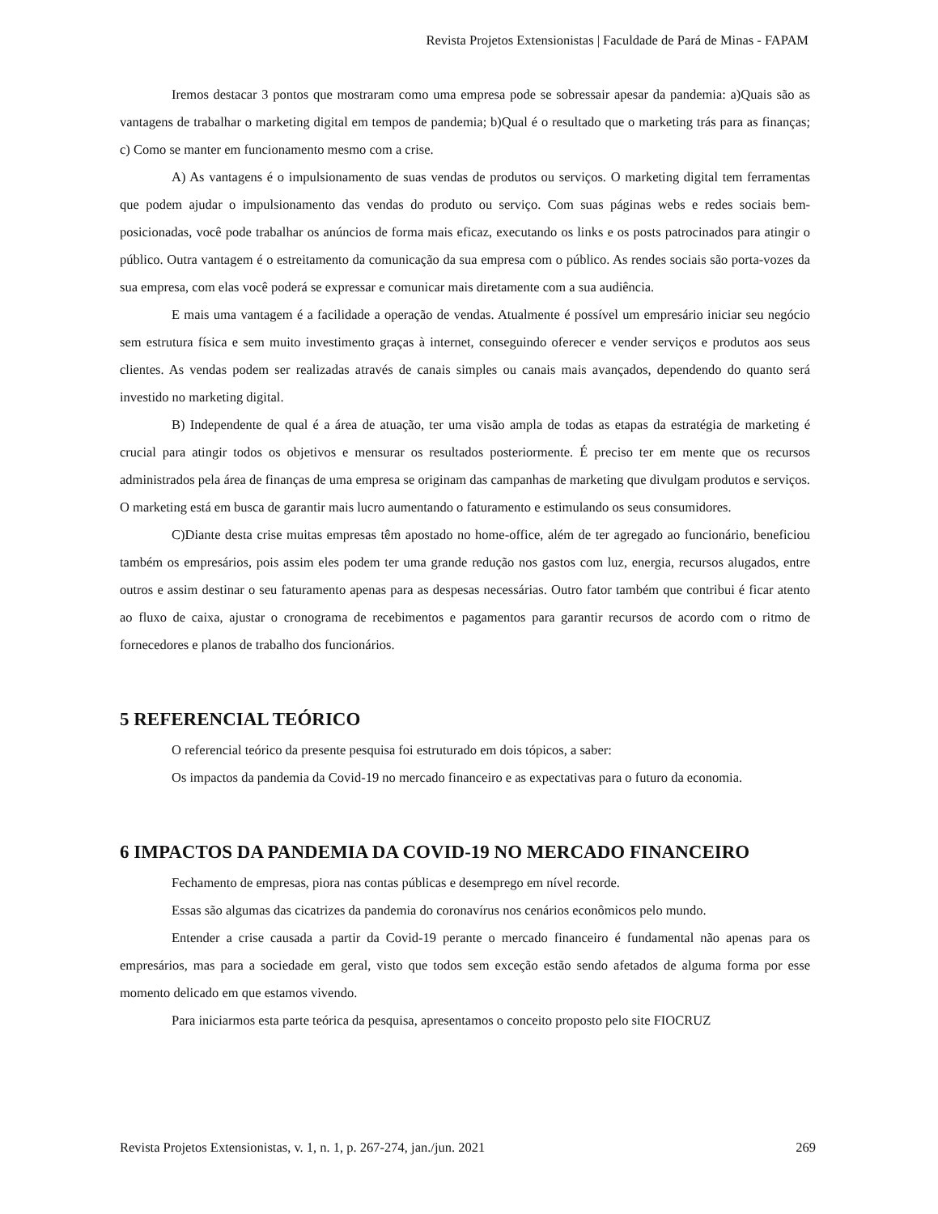Revista Projetos Extensionistas | Faculdade de Pará de Minas - FAPAM
Iremos destacar 3 pontos que mostraram como uma empresa pode se sobressair apesar da pandemia: a)Quais são as vantagens de trabalhar o marketing digital em tempos de pandemia; b)Qual é o resultado que o marketing trás para as finanças; c) Como se manter em funcionamento mesmo com a crise.
A) As vantagens é o impulsionamento de suas vendas de produtos ou serviços. O marketing digital tem ferramentas que podem ajudar o impulsionamento das vendas do produto ou serviço. Com suas páginas webs e redes sociais bem-posicionadas, você pode trabalhar os anúncios de forma mais eficaz, executando os links e os posts patrocinados para atingir o público. Outra vantagem é o estreitamento da comunicação da sua empresa com o público. As rendes sociais são porta-vozes da sua empresa, com elas você poderá se expressar e comunicar mais diretamente com a sua audiência.
E mais uma vantagem é a facilidade a operação de vendas. Atualmente é possível um empresário iniciar seu negócio sem estrutura física e sem muito investimento graças à internet, conseguindo oferecer e vender serviços e produtos aos seus clientes. As vendas podem ser realizadas através de canais simples ou canais mais avançados, dependendo do quanto será investido no marketing digital.
B) Independente de qual é a área de atuação, ter uma visão ampla de todas as etapas da estratégia de marketing é crucial para atingir todos os objetivos e mensurar os resultados posteriormente. É preciso ter em mente que os recursos administrados pela área de finanças de uma empresa se originam das campanhas de marketing que divulgam produtos e serviços. O marketing está em busca de garantir mais lucro aumentando o faturamento e estimulando os seus consumidores.
C)Diante desta crise muitas empresas têm apostado no home-office, além de ter agregado ao funcionário, beneficiou também os empresários, pois assim eles podem ter uma grande redução nos gastos com luz, energia, recursos alugados, entre outros e assim destinar o seu faturamento apenas para as despesas necessárias. Outro fator também que contribui é ficar atento ao fluxo de caixa, ajustar o cronograma de recebimentos e pagamentos para garantir recursos de acordo com o ritmo de fornecedores e planos de trabalho dos funcionários.
5 REFERENCIAL TEÓRICO
O referencial teórico da presente pesquisa foi estruturado em dois tópicos, a saber:
Os impactos da pandemia da Covid-19 no mercado financeiro e as expectativas para o futuro da economia.
6 IMPACTOS DA PANDEMIA DA COVID-19 NO MERCADO FINANCEIRO
Fechamento de empresas, piora nas contas públicas e desemprego em nível recorde.
Essas são algumas das cicatrizes da pandemia do coronavírus nos cenários econômicos pelo mundo.
Entender a crise causada a partir da Covid-19 perante o mercado financeiro é fundamental não apenas para os empresários, mas para a sociedade em geral, visto que todos sem exceção estão sendo afetados de alguma forma por esse momento delicado em que estamos vivendo.
Para iniciarmos esta parte teórica da pesquisa, apresentamos o conceito proposto pelo site FIOCRUZ
Revista Projetos Extensionistas, v. 1, n. 1, p. 267-274, jan./jun. 2021 269